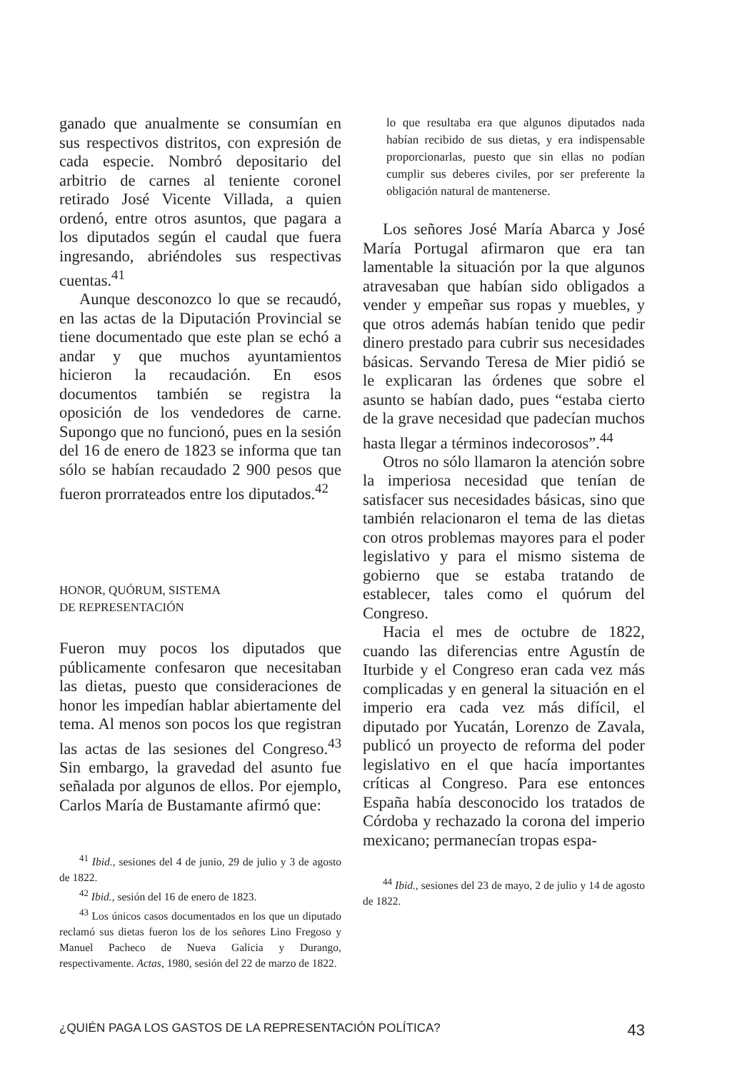ganado que anualmente se consumían en sus respectivos distritos, con expresión de cada especie. Nombró depositario del arbitrio de carnes al teniente coronel retirado José Vicente Villada, a quien ordenó, entre otros asuntos, que pagara a los diputados según el caudal que fuera ingresando, abriéndoles sus respectivas cuentas.<sup>41</sup>
Aunque desconozco lo que se recaudó, en las actas de la Diputación Provincial se tiene documentado que este plan se echó a andar y que muchos ayuntamientos hicieron la recaudación. En esos documentos también se registra la oposición de los vendedores de carne. Supongo que no funcionó, pues en la sesión del 16 de enero de 1823 se informa que tan sólo se habían recaudado 2 900 pesos que fueron prorrateados entre los diputados.<sup>42</sup>
HONOR, QUÓRUM, SISTEMA
DE REPRESENTACIÓN
Fueron muy pocos los diputados que públicamente confesaron que necesitaban las dietas, puesto que consideraciones de honor les impedían hablar abiertamente del tema. Al menos son pocos los que registran las actas de las sesiones del Congreso.<sup>43</sup> Sin embargo, la gravedad del asunto fue señalada por algunos de ellos. Por ejemplo, Carlos María de Bustamante afirmó que:
<sup>41</sup> Ibid., sesiones del 4 de junio, 29 de julio y 3 de agosto de 1822.
<sup>42</sup> Ibid., sesión del 16 de enero de 1823.
<sup>43</sup> Los únicos casos documentados en los que un diputado reclamó sus dietas fueron los de los señores Lino Fregoso y Manuel Pacheco de Nueva Galicia y Durango, respectivamente. Actas, 1980, sesión del 22 de marzo de 1822.
lo que resultaba era que algunos diputados nada habían recibido de sus dietas, y era indispensable proporcionarlas, puesto que sin ellas no podían cumplir sus deberes civiles, por ser preferente la obligación natural de mantenerse.
Los señores José María Abarca y José María Portugal afirmaron que era tan lamentable la situación por la que algunos atravesaban que habían sido obligados a vender y empeñar sus ropas y muebles, y que otros además habían tenido que pedir dinero prestado para cubrir sus necesidades básicas. Servando Teresa de Mier pidió se le explicaran las órdenes que sobre el asunto se habían dado, pues “estaba cierto de la grave necesidad que padecían muchos hasta llegar a términos indecorosos”.<sup>44</sup>
Otros no sólo llamaron la atención sobre la imperiosa necesidad que tenían de satisfacer sus necesidades básicas, sino que también relacionaron el tema de las dietas con otros problemas mayores para el poder legislativo y para el mismo sistema de gobierno que se estaba tratando de establecer, tales como el quórum del Congreso.
Hacia el mes de octubre de 1822, cuando las diferencias entre Agustín de Iturbide y el Congreso eran cada vez más complicadas y en general la situación en el imperio era cada vez más difícil, el diputado por Yucatán, Lorenzo de Zavala, publicó un proyecto de reforma del poder legislativo en el que hacía importantes críticas al Congreso. Para ese entonces España había desconocido los tratados de Córdoba y rechazado la corona del imperio mexicano; permanecían tropas espa-
<sup>44</sup> Ibid., sesiones del 23 de mayo, 2 de julio y 14 de agosto de 1822.
¿QUIÉN PAGA LOS GASTOS DE LA REPRESENTACIÓN POLÍTICA? 43